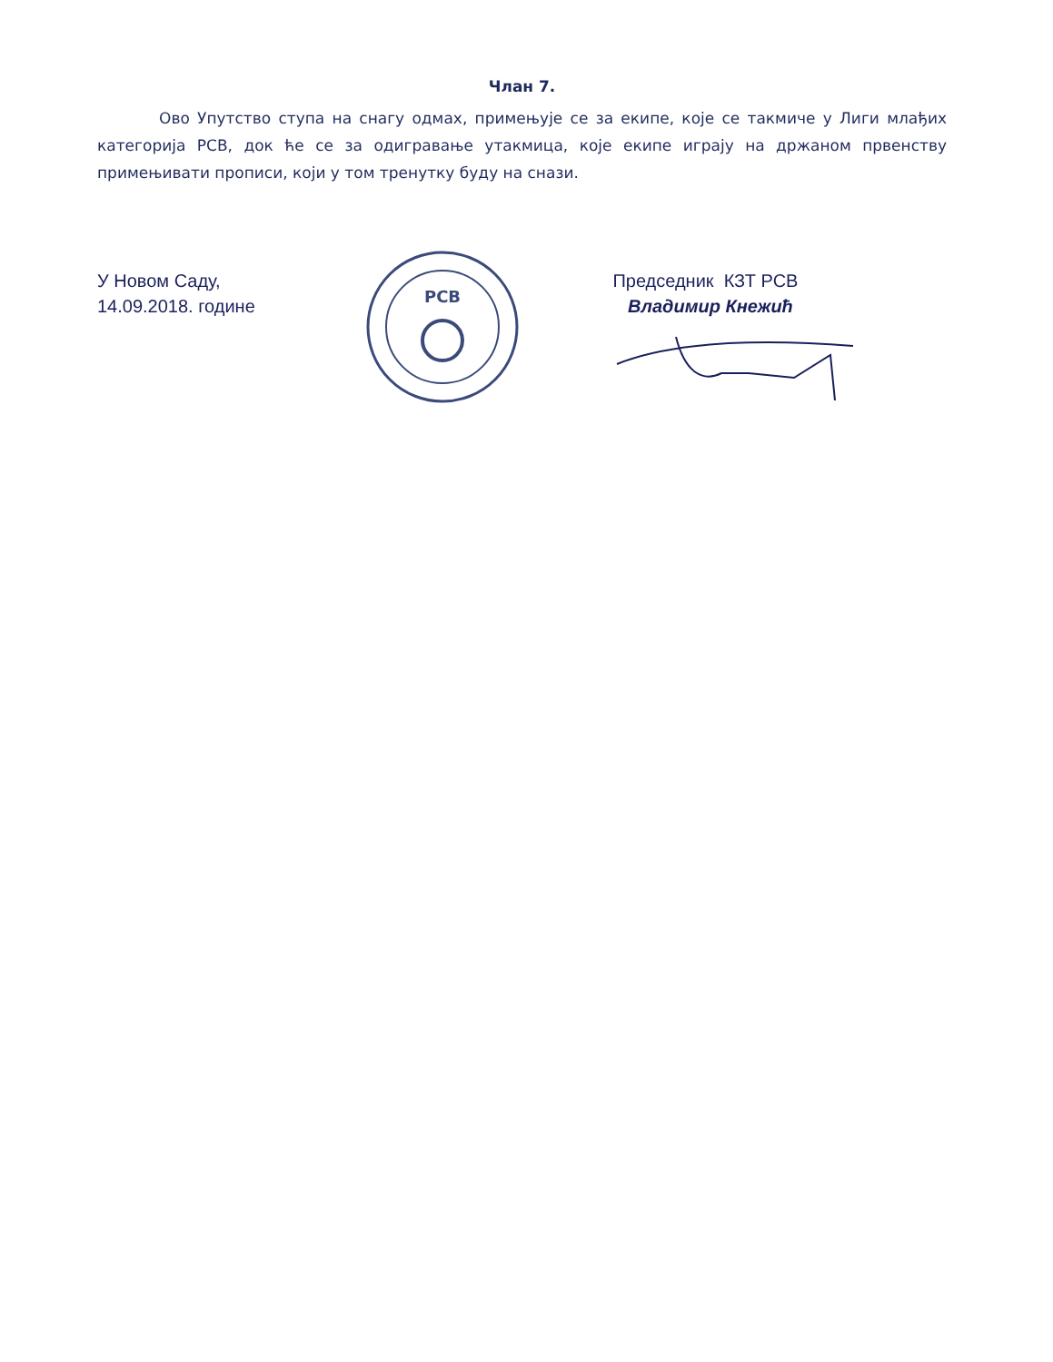Члан 7.
Ово Упутство ступа на снагу одмах, примењује се за екипе, које се такмиче у Лиги млађих категорија РСВ, док ће се за одигравање утакмица, које екипе играју на држаном првенству примењивати прописи, који у том тренутку буду на снази.
У Новом Саду,
14.09.2018. године
РСВ
Председник КЗТ РСВ
Владимир Кнежић